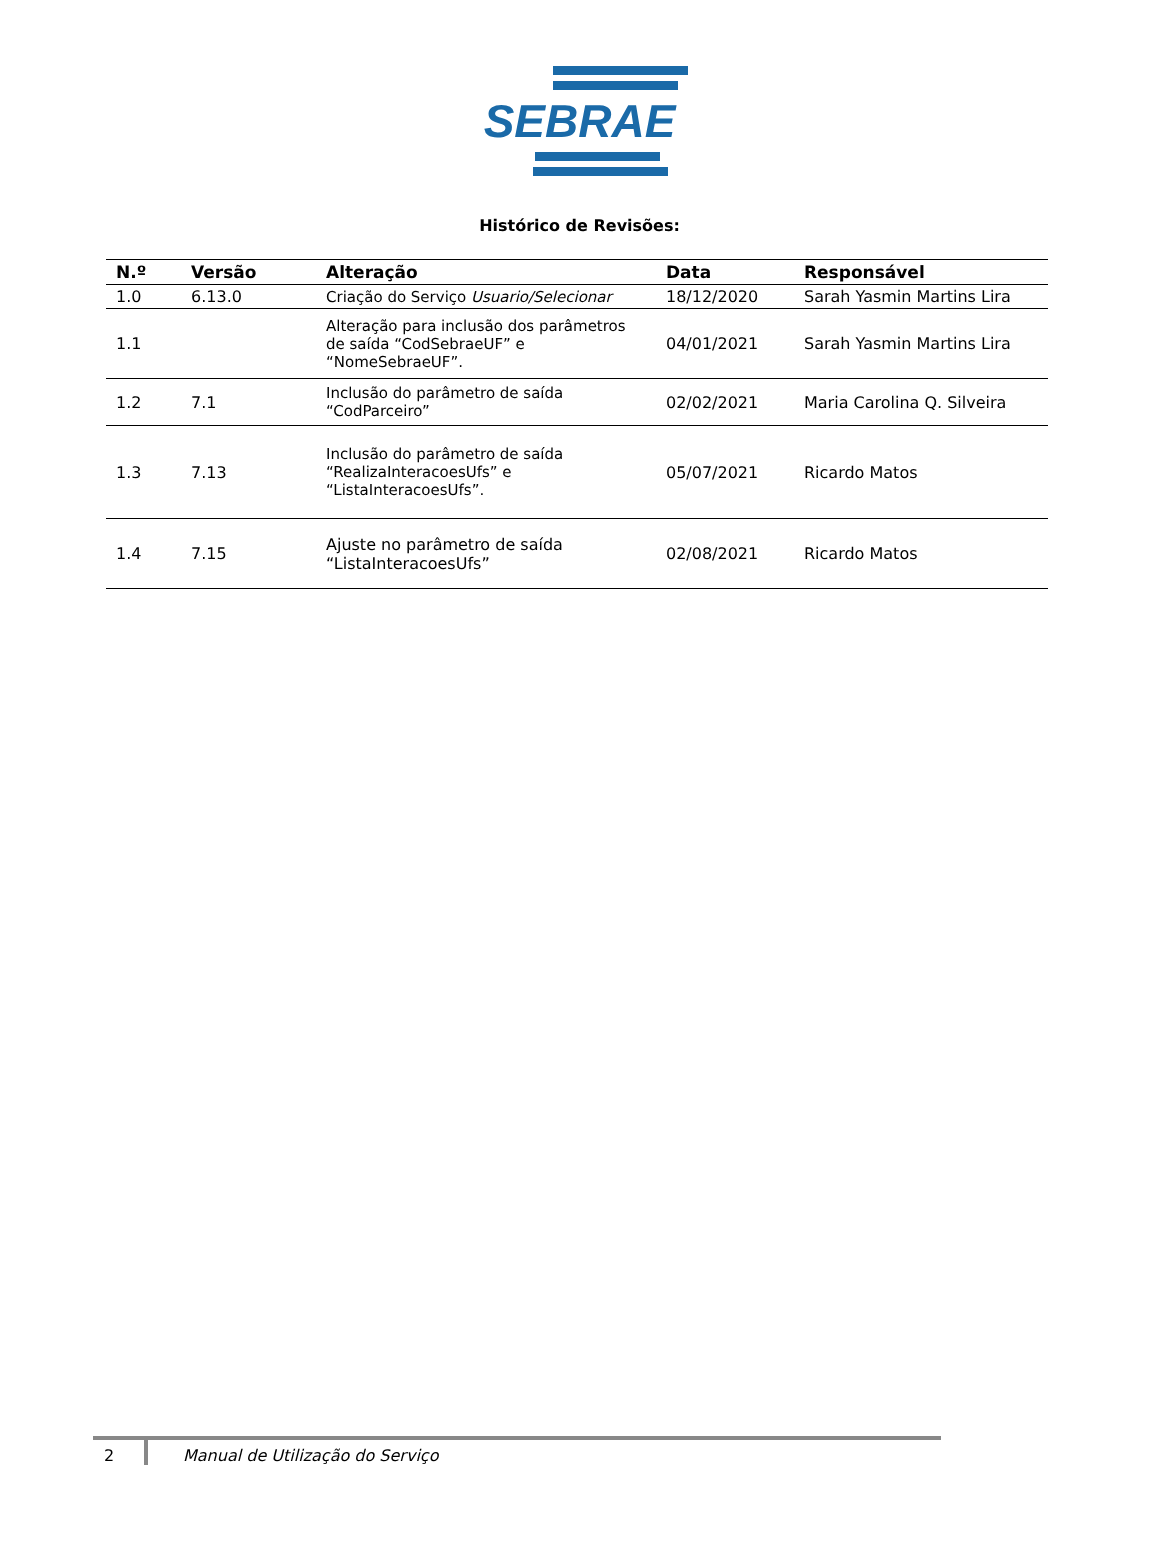SEBRAE
Histórico de Revisões:
| N.º | Versão | Alteração | Data | Responsável |
| --- | --- | --- | --- | --- |
| 1.0 | 6.13.0 | Criação do Serviço Usuario/Selecionar | 18/12/2020 | Sarah Yasmin Martins Lira |
| 1.1 | | Alteração para inclusão dos parâmetros de saída “CodSebraeUF” e “NomeSebraeUF”. | 04/01/2021 | Sarah Yasmin Martins Lira |
| 1.2 | 7.1 | Inclusão do parâmetro de saída “CodParceiro” | 02/02/2021 | Maria Carolina Q. Silveira |
| 1.3 | 7.13 | Inclusão do parâmetro de saída “RealizaInteracoesUfs” e “ListaInteracoesUfs”. | 05/07/2021 | Ricardo Matos |
| 1.4 | 7.15 | Ajuste no parâmetro de saída “ListaInteracoesUfs” | 02/08/2021 | Ricardo Matos |
2 Manual de Utilização do Serviço